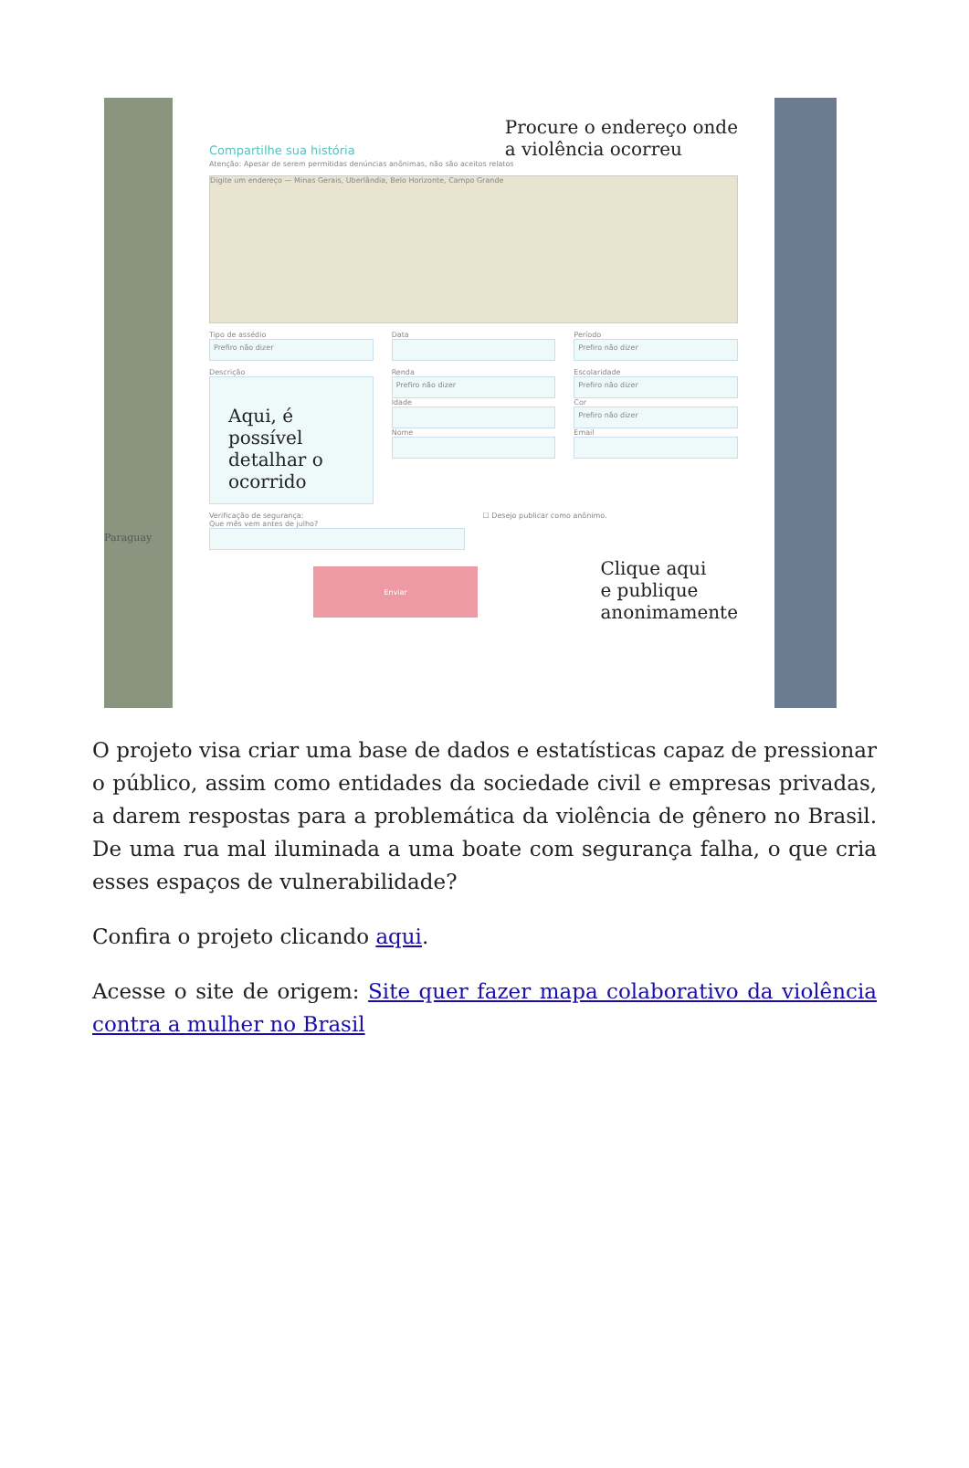Paraguay
Compartilhe sua história Procure o endereço onde
a violência ocorreu
Atenção: Apesar de serem permitidas denúncias anônimas, não são aceitos relatos
Digite um endereço — Minas Gerais, Uberlândia, Belo Horizonte, Campo Grande
Tipo de assédio
Prefiro não dizer
Data Período
Prefiro não dizer
Descrição
Aqui, é possível detalhar o ocorrido
Renda
Prefiro não dizer
Idade
Nome
Escolaridade
Prefiro não dizer
Cor
Prefiro não dizer
Email
Verificação de segurança:
Que mês vem antes de julho?
☐ Desejo publicar como anônimo.
Enviar
Clique aqui
e publique
anonimamente
O projeto visa criar uma base de dados e estatísticas capaz de pressionar o público, assim como entidades da sociedade civil e empresas privadas, a darem respostas para a problemática da violência de gênero no Brasil. De uma rua mal iluminada a uma boate com segurança falha, o que cria esses espaços de vulnerabilidade?
Confira o projeto clicando aqui.
Acesse o site de origem: Site quer fazer mapa colaborativo da violência contra a mulher no Brasil